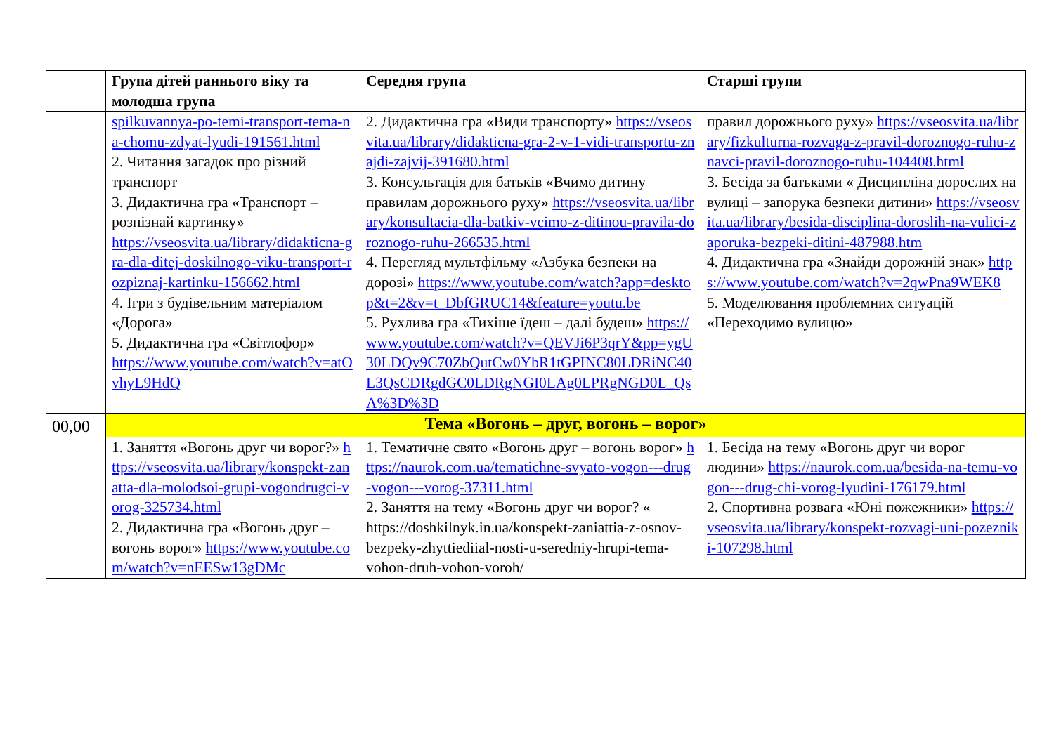| | Група дітей раннього віку та молодша група | Середня група | Старші групи |
| --- | --- | --- | --- |
| | spilkuvannya-po-temi-transport-tema-na-chomu-zdyat-lyudi-191561.html 2. Читання загадок про різний транспорт 3. Дидактична гра «Транспорт – розпізнай картинку» https://vseosvita.ua/library/didakticna-gra-dla-ditej-doskilnogo-viku-transport-rozpiznaj-kartinku-156662.html 4. Ігри з будівельним матеріалом «Дорога» 5. Дидактична гра «Світлофор» https://www.youtube.com/watch?v=atOvhyL9HdQ | 2. Дидактична гра «Види транспорту» https://vseosvita.ua/library/didakticna-gra-2-v-1-vidi-transportu-znajdi-zajvij-391680.html 3. Консультація для батьків «Вчимо дитину правилам дорожнього руху» https://vseosvita.ua/library/konsultacia-dla-batkiv-vcimo-z-ditinou-pravila-doroznogo-ruhu-266535.html 4. Перегляд мультфільму «Азбука безпеки на дорозі» https://www.youtube.com/watch?app=desktop&t=2&v=t_DbfGRUC14&feature=youtu.be 5. Рухлива гра «Тихіше їдеш – далі будеш» https://www.youtube.com/watch?v=QEVJi6P3qrY&pp=ygU30LDQv9C70ZbQutCw0YbR1tGPINC80LDRiNC40L3QsCDRgdGC0LDRgNGI0LAg0LPRgNGD0L_QsA%3D%3D | правил дорожнього руху» https://vseosvita.ua/library/fizkulturna-rozvaga-z-pravil-doroznogo-ruhu-znavci-pravil-doroznogo-ruhu-104408.html 3. Бесіда за батьками « Дисципліна дорослих на вулиці – запорука безпеки дитини» https://vseosvita.ua/library/besida-disciplina-doroslih-na-vulici-zaporuka-bezpeki-ditini-487988.htm 4. Дидактична гра «Знайди дорожній знак» https://www.youtube.com/watch?v=2qwPna9WEK8 5. Моделювання проблемних ситуацій «Переходимо вулицю» |
| 00,00 | Тема «Вогонь – друг, вогонь – ворог» | | |
| | 1. Заняття «Вогонь друг чи ворог?» https://vseosvita.ua/library/konspekt-zanatta-dla-molodsoi-grupi-vogondrugci-vorog-325734.html 2. Дидактична гра «Вогонь друг – вогонь ворог» https://www.youtube.com/watch?v=nEESw13gDMc | 1. Тематичне свято «Вогонь друг – вогонь ворог» https://naurok.com.ua/tematichne-svyato-vogon---drug-vogon---vorog-37311.html 2. Заняття на тему «Вогонь друг чи ворог? « https://doshkilnyk.in.ua/konspekt-zaniattia-z-osnov-bezpeky-zhyttiediial-nosti-u-seredniy-hrupi-tema-vohon-druh-vohon-voroh/ | 1. Бесіда на тему «Вогонь друг чи ворог людини» https://naurok.com.ua/besida-na-temu-vogon---drug-chi-vorog-lyudini-176179.html 2. Спортивна розвага «Юні пожежники» https://vseosvita.ua/library/konspekt-rozvagi-uni-pozezniki-107298.html |